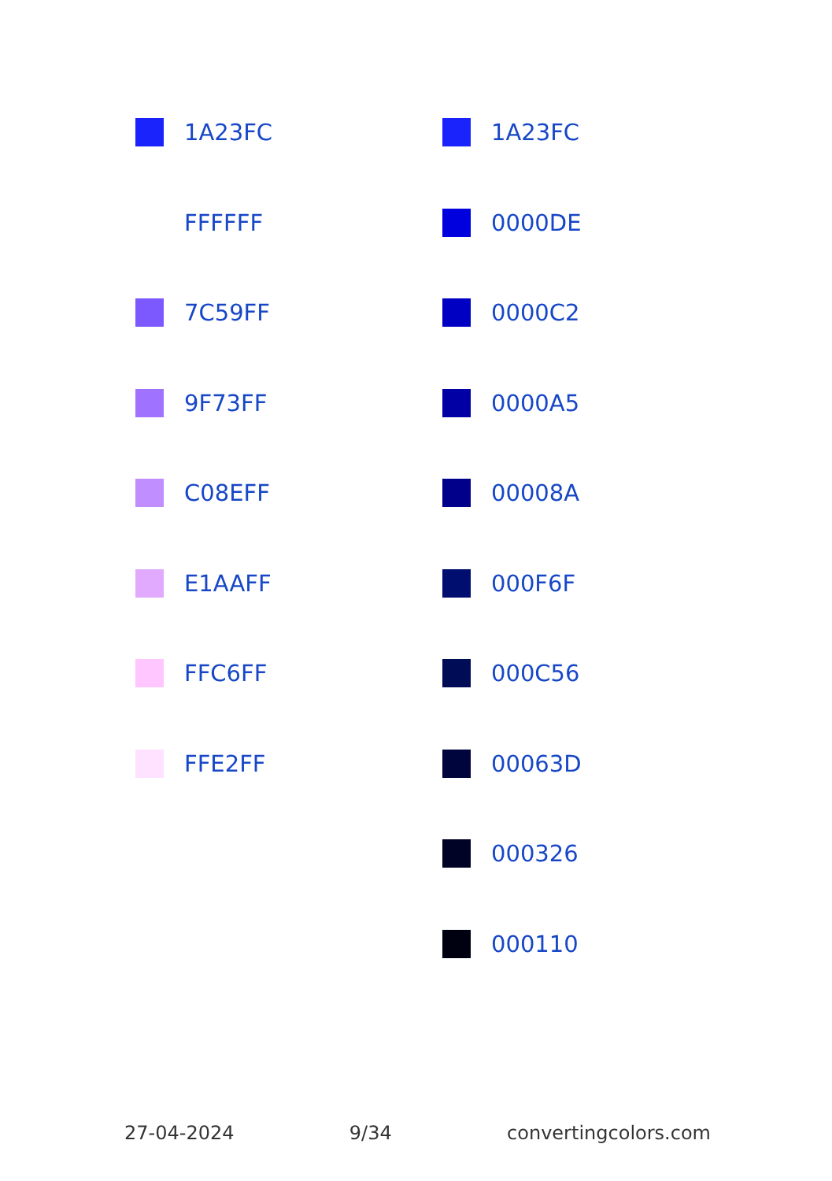1A23FC
FFFFFF
7C59FF
9F73FF
C08EFF
E1AAFF
FFC6FF
FFE2FF
1A23FC
0000DE
0000C2
0000A5
00008A
000F6F
000C56
00063D
000326
000110
27-04-2024 9/34 convertingcolors.com